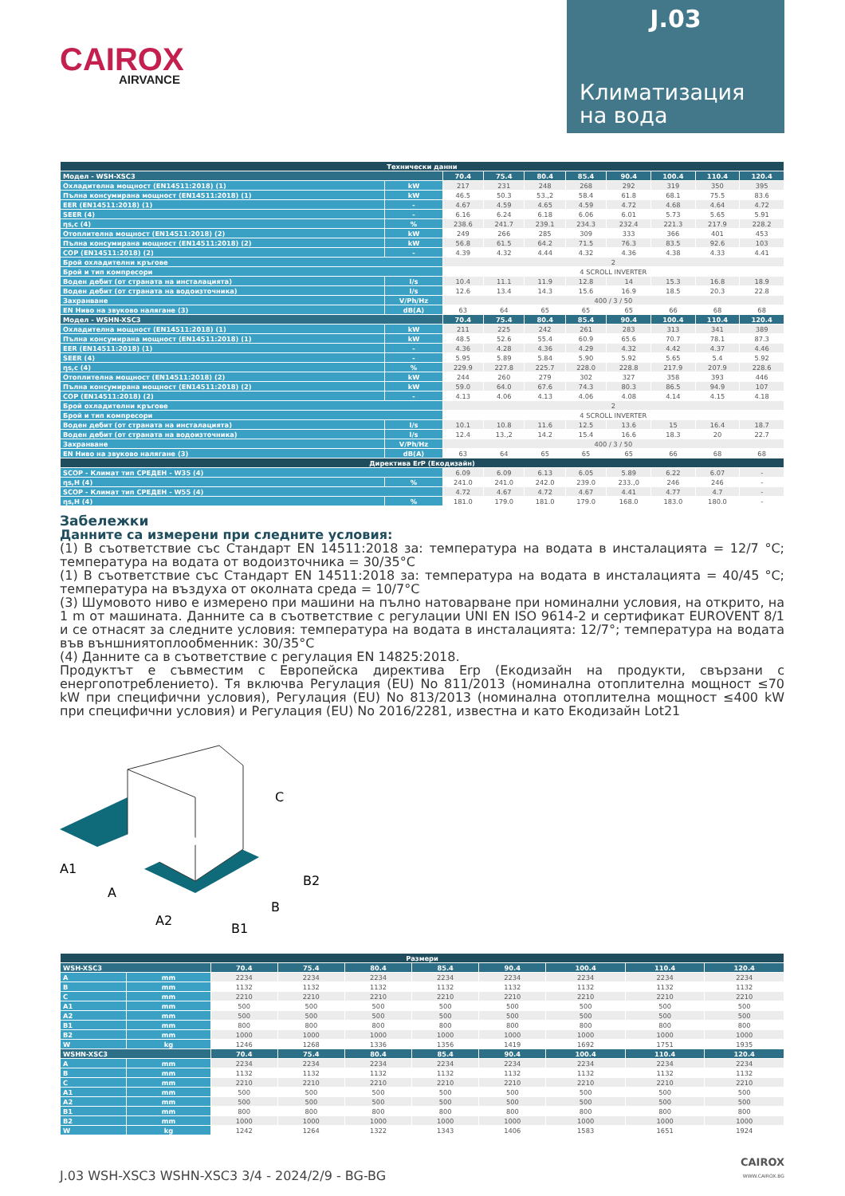CAIROX
AIRVANCE
J.03
Климатизация
на вода
| Технически данни | | | | | | | | | |
| Модел - WSH-XSC3 | | 70.4 | 75.4 | 80.4 | 85.4 | 90.4 | 100.4 | 110.4 | 120.4 |
| Охладителна мощност (EN14511:2018) (1) | kW | 217 | 231 | 248 | 268 | 292 | 319 | 350 | 395 |
| Пълна консумирана мощност (EN14511:2018) (1) | kW | 46.5 | 50.3 | 53.,2 | 58.4 | 61.8 | 68.1 | 75.5 | 83.6 |
| EER (EN14511:2018) (1) | - | 4.67 | 4.59 | 4.65 | 4.59 | 4.72 | 4.68 | 4.64 | 4.72 |
| SEER (4) | - | 6.16 | 6.24 | 6.18 | 6.06 | 6.01 | 5.73 | 5.65 | 5.91 |
| ηs,c (4) | % | 238.6 | 241.7 | 239.1 | 234.3 | 232.4 | 221.3 | 217.9 | 228.2 |
| Отоплителна мощност (EN14511:2018) (2) | kW | 249 | 266 | 285 | 309 | 333 | 366 | 401 | 453 |
| Пълна консумирана мощност (EN14511:2018) (2) | kW | 56.8 | 61.5 | 64.2 | 71.5 | 76.3 | 83.5 | 92.6 | 103 |
| COP (EN14511:2018) (2) | - | 4.39 | 4.32 | 4.44 | 4.32 | 4.36 | 4.38 | 4.33 | 4.41 |
| Брой охладителни кръгове | | 2 | | | | | | | |
| Брой и тип компресори | | 4 SCROLL INVERTER | | | | | | | |
| Воден дебит (от страната на инсталацията) | l/s | 10.4 | 11.1 | 11.9 | 12.8 | 14 | 15.3 | 16.8 | 18.9 |
| Воден дебит (от страната на водоизточника) | l/s | 12.6 | 13.4 | 14.3 | 15.6 | 16.9 | 18.5 | 20.3 | 22.8 |
| Захранване | V/Ph/Hz | 400 / 3 / 50 | | | | | | | |
| EN Ниво на звуково налягане (3) | dB(A) | 63 | 64 | 65 | 65 | 65 | 66 | 68 | 68 |
| Модел - WSHN-XSC3 | | 70.4 | 75.4 | 80.4 | 85.4 | 90.4 | 100.4 | 110.4 | 120.4 |
| Охладителна мощност (EN14511:2018) (1) | kW | 211 | 225 | 242 | 261 | 283 | 313 | 341 | 389 |
| Пълна консумирана мощност (EN14511:2018) (1) | kW | 48.5 | 52.6 | 55.4 | 60.9 | 65.6 | 70.7 | 78.1 | 87.3 |
| EER (EN14511:2018) (1) | - | 4.36 | 4.28 | 4.36 | 4.29 | 4.32 | 4.42 | 4.37 | 4.46 |
| SEER (4) | - | 5.95 | 5.89 | 5.84 | 5.90 | 5.92 | 5.65 | 5.4 | 5.92 |
| ηs,c (4) | % | 229.9 | 227.8 | 225.7 | 228.0 | 228.8 | 217.9 | 207.9 | 228.6 |
| Отоплителна мощност (EN14511:2018) (2) | kW | 244 | 260 | 279 | 302 | 327 | 358 | 393 | 446 |
| Пълна консумирана мощност (EN14511:2018) (2) | kW | 59.0 | 64.0 | 67.6 | 74.3 | 80.3 | 86.5 | 94.9 | 107 |
| COP (EN14511:2018) (2) | - | 4.13 | 4.06 | 4.13 | 4.06 | 4.08 | 4.14 | 4.15 | 4.18 |
| Брой охладителни кръгове | | 2 | | | | | | | |
| Брой и тип компресори | | 4 SCROLL INVERTER | | | | | | | |
| Воден дебит (от страната на инсталацията) | l/s | 10.1 | 10.8 | 11.6 | 12.5 | 13.6 | 15 | 16.4 | 18.7 |
| Воден дебит (от страната на водоизточника) | l/s | 12.4 | 13.,2 | 14.2 | 15.4 | 16.6 | 18.3 | 20 | 22.7 |
| Захранване | V/Ph/Hz | 400 / 3 / 50 | | | | | | | |
| EN Ниво на звуково налягане (3) | dB(A) | 63 | 64 | 65 | 65 | 65 | 66 | 68 | 68 |
| Директива ErP (Екодизайн) | | | | | | | | | |
| SCOP - Климат тип СРЕДЕН - W35 (4) | | 6.09 | 6.09 | 6.13 | 6.05 | 5.89 | 6.22 | 6.07 | - |
| ηs,H (4) | % | 241.0 | 241.0 | 242.0 | 239.0 | 233.,0 | 246 | 246 | - |
| SCOP - Климат тип СРЕДЕН - W55 (4) | | 4.72 | 4.67 | 4.72 | 4.67 | 4.41 | 4.77 | 4.7 | - |
| ηs,H (4) | % | 181.0 | 179.0 | 181.0 | 179.0 | 168.0 | 183.0 | 180.0 | - |
Забележки
Данните са измерени при следните условия:
(1) В съответствие със Стандарт EN 14511:2018 за: температура на водата в инсталацията = 12/7 °C; температура на водата от водоизточника = 30/35°C
(1) В съответствие със Стандарт EN 14511:2018 за: температура на водата в инсталацията = 40/45 °C; температура на въздуха от околната среда = 10/7°C
(3) Шумовото ниво е измерено при машини на пълно натоварване при номинални условия, на открито, на 1 m от машината. Данните са в съответствие с регулации UNI EN ISO 9614-2 и сертификат EUROVENT 8/1 и се отнасят за следните условия: температура на водата в инсталацията: 12/7°; температура на водата във външниятоплообменник: 30/35°C
(4) Данните са в съответствие с регулация EN 14825:2018.
Продуктът е съвместим с Европейска директива Erp (Екодизайн на продукти, свързани с енергопотреблението). Тя включва Регулация (EU) No 811/2013 (номинална отоплителна мощност ≤70 kW при специфични условия), Регулация (EU) No 813/2013 (номинална отоплителна мощност ≤400 kW при специфични условия) и Регулация (EU) No 2016/2281, известна и като Екодизайн Lot21
A1
A
A2
B1
B
B2
C
| Размери | | | | | | | | | |
| WSH-XSC3 | | 70.4 | 75.4 | 80.4 | 85.4 | 90.4 | 100.4 | 110.4 | 120.4 |
| A | mm | 2234 | 2234 | 2234 | 2234 | 2234 | 2234 | 2234 | 2234 |
| B | mm | 1132 | 1132 | 1132 | 1132 | 1132 | 1132 | 1132 | 1132 |
| C | mm | 2210 | 2210 | 2210 | 2210 | 2210 | 2210 | 2210 | 2210 |
| A1 | mm | 500 | 500 | 500 | 500 | 500 | 500 | 500 | 500 |
| A2 | mm | 500 | 500 | 500 | 500 | 500 | 500 | 500 | 500 |
| B1 | mm | 800 | 800 | 800 | 800 | 800 | 800 | 800 | 800 |
| B2 | mm | 1000 | 1000 | 1000 | 1000 | 1000 | 1000 | 1000 | 1000 |
| W | kg | 1246 | 1268 | 1336 | 1356 | 1419 | 1692 | 1751 | 1935 |
| WSHN-XSC3 | | 70.4 | 75.4 | 80.4 | 85.4 | 90.4 | 100.4 | 110.4 | 120.4 |
| A | mm | 2234 | 2234 | 2234 | 2234 | 2234 | 2234 | 2234 | 2234 |
| B | mm | 1132 | 1132 | 1132 | 1132 | 1132 | 1132 | 1132 | 1132 |
| C | mm | 2210 | 2210 | 2210 | 2210 | 2210 | 2210 | 2210 | 2210 |
| A1 | mm | 500 | 500 | 500 | 500 | 500 | 500 | 500 | 500 |
| A2 | mm | 500 | 500 | 500 | 500 | 500 | 500 | 500 | 500 |
| B1 | mm | 800 | 800 | 800 | 800 | 800 | 800 | 800 | 800 |
| B2 | mm | 1000 | 1000 | 1000 | 1000 | 1000 | 1000 | 1000 | 1000 |
| W | kg | 1242 | 1264 | 1322 | 1343 | 1406 | 1583 | 1651 | 1924 |
J.03 WSH-XSC3 WSHN-XSC3 3/4 - 2024/2/9 - BG-BG
CAIROX
WWW.CAIROX.BG